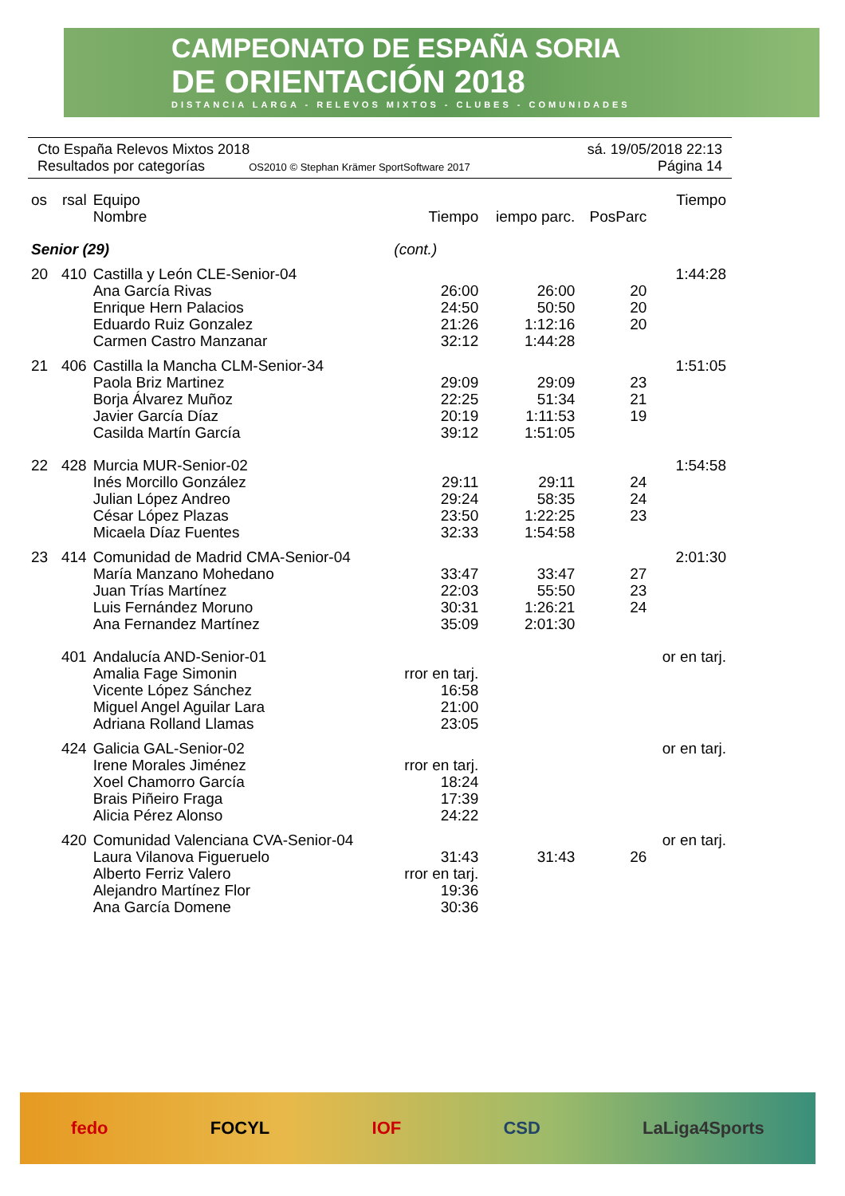CAMPEONATO DE ESPAÑA SORIA
DE ORIENTACIÓN 2018
DISTANCIA LARGA - RELEVOS MIXTOS - CLUBES - COMUNIDADES
Cto España Relevos Mixtos 2018 sá. 19/05/2018 22:13
Resultados por categorías OS2010 © Stephan Krämer SportSoftware 2017 Página 14
| os | rsal | Equipo Nombre | Tiempo | iempo parc. | PosParc | Tiempo |
| --- | --- | --- | --- | --- | --- | --- |
| Senior (29) | | | (cont.) | | | |
| 20 | 410 | Castilla y León CLE-Senior-04 | | | | 1:44:28 |
| | | Ana García Rivas | 26:00 | 26:00 | 20 | |
| | | Enrique Hern Palacios | 24:50 | 50:50 | 20 | |
| | | Eduardo Ruiz Gonzalez | 21:26 | 1:12:16 | 20 | |
| | | Carmen Castro Manzanar | 32:12 | 1:44:28 | | |
| 21 | 406 | Castilla la Mancha CLM-Senior-34 | | | | 1:51:05 |
| | | Paola Briz Martinez | 29:09 | 29:09 | 23 | |
| | | Borja Álvarez Muñoz | 22:25 | 51:34 | 21 | |
| | | Javier García Díaz | 20:19 | 1:11:53 | 19 | |
| | | Casilda Martín García | 39:12 | 1:51:05 | | |
| 22 | 428 | Murcia MUR-Senior-02 | | | | 1:54:58 |
| | | Inés Morcillo González | 29:11 | 29:11 | 24 | |
| | | Julian López Andreo | 29:24 | 58:35 | 24 | |
| | | César López Plazas | 23:50 | 1:22:25 | 23 | |
| | | Micaela Díaz Fuentes | 32:33 | 1:54:58 | | |
| 23 | 414 | Comunidad de Madrid CMA-Senior-04 | | | | 2:01:30 |
| | | María Manzano Mohedano | 33:47 | 33:47 | 27 | |
| | | Juan Trías Martínez | 22:03 | 55:50 | 23 | |
| | | Luis Fernández Moruno | 30:31 | 1:26:21 | 24 | |
| | | Ana Fernandez Martínez | 35:09 | 2:01:30 | | |
| | 401 | Andalucía AND-Senior-01 | | | | or en tarj. |
| | | Amalia Fage Simonin | rror en tarj. | | | |
| | | Vicente López Sánchez | 16:58 | | | |
| | | Miguel Angel Aguilar Lara | 21:00 | | | |
| | | Adriana Rolland Llamas | 23:05 | | | |
| | 424 | Galicia GAL-Senior-02 | | | | or en tarj. |
| | | Irene Morales Jiménez | rror en tarj. | | | |
| | | Xoel Chamorro García | 18:24 | | | |
| | | Brais Piñeiro Fraga | 17:39 | | | |
| | | Alicia Pérez Alonso | 24:22 | | | |
| | 420 | Comunidad Valenciana CVA-Senior-04 | | | | or en tarj. |
| | | Laura Vilanova Figueruelo | 31:43 | 31:43 | 26 | |
| | | Alberto Ferriz Valero | rror en tarj. | | | |
| | | Alejandro Martínez Flor | 19:36 | | | |
| | | Ana García Domene | 30:36 | | | |
fedo FOCYL IOF CSD LaLiga4Sports